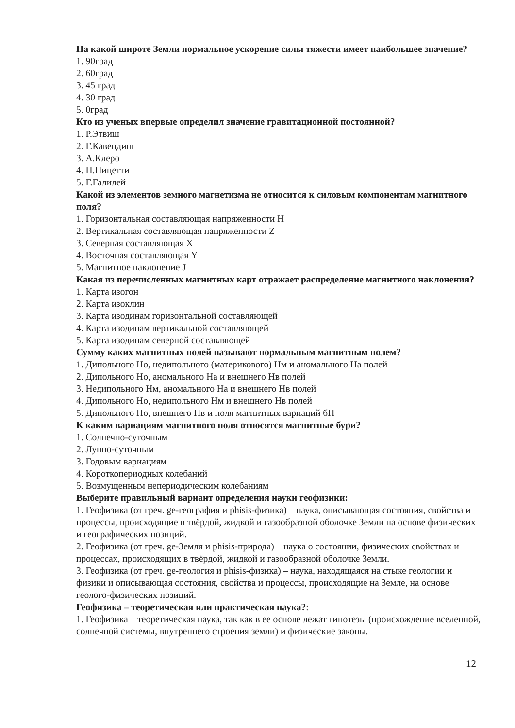На какой широте Земли нормальное ускорение силы тяжести имеет наибольшее значение?
1. 90град
2. 60град
3. 45 град
4. 30 град
5. 0град
Кто из ученых впервые определил значение гравитационной постоянной?
1. Р.Этвиш
2. Г.Кавендиш
3. А.Клеро
4. П.Пицетти
5. Г.Галилей
Какой из элементов земного магнетизма не относится к силовым компонентам магнитного поля?
1. Горизонтальная составляющая напряженности Н
2. Вертикальная составляющая напряженности Z
3. Северная составляющая Х
4. Восточная составляющая Y
5. Магнитное наклонение J
Какая из перечисленных магнитных карт отражает распределение магнитного наклонения?
1. Карта изогон
2. Карта изоклин
3. Карта изодинам горизонтальной составляющей
4. Карта изодинам вертикальной составляющей
5. Карта изодинам северной составляющей
Сумму каких магнитных полей называют нормальным магнитным полем?
1. Дипольного Но, недипольного (материкового) Нм и аномального На полей
2. Дипольного Но, аномального На и внешнего Нв полей
3. Недипольного Нм, аномального На и внешнего Нв полей
4. Дипольного Но, недипольного Нм и внешнего Нв полей
5. Дипольного Но, внешнего Нв и поля магнитных вариаций бН
К каким вариациям магнитного поля относятся магнитные бури?
1. Солнечно-суточным
2. Лунно-суточным
3. Годовым вариациям
4. Короткопериодных колебаний
5. Возмущенным непериодическим колебаниям
Выберите правильный вариант определения науки геофизики:
1. Геофизика (от греч. ge-география и phisis-физика) – наука, описывающая состояния, свойства и процессы, происходящие в твёрдой, жидкой и газообразной оболочке Земли на основе физических и географических позиций.
2. Геофизика (от греч. ge-Земля и phisis-природа) – наука о состоянии, физических свойствах и процессах, происходящих в твёрдой, жидкой и газообразной оболочке Земли.
3. Геофизика (от греч. ge-геология и phisis-физика) – наука, находящаяся на стыке геологии и физики и описывающая состояния, свойства и процессы, происходящие на Земле, на основе геолого-физических позиций.
Геофизика – теоретическая или практическая наука?:
1. Геофизика – теоретическая наука, так как в ее основе лежат гипотезы (происхождение вселенной, солнечной системы, внутреннего строения земли) и физические законы.
12